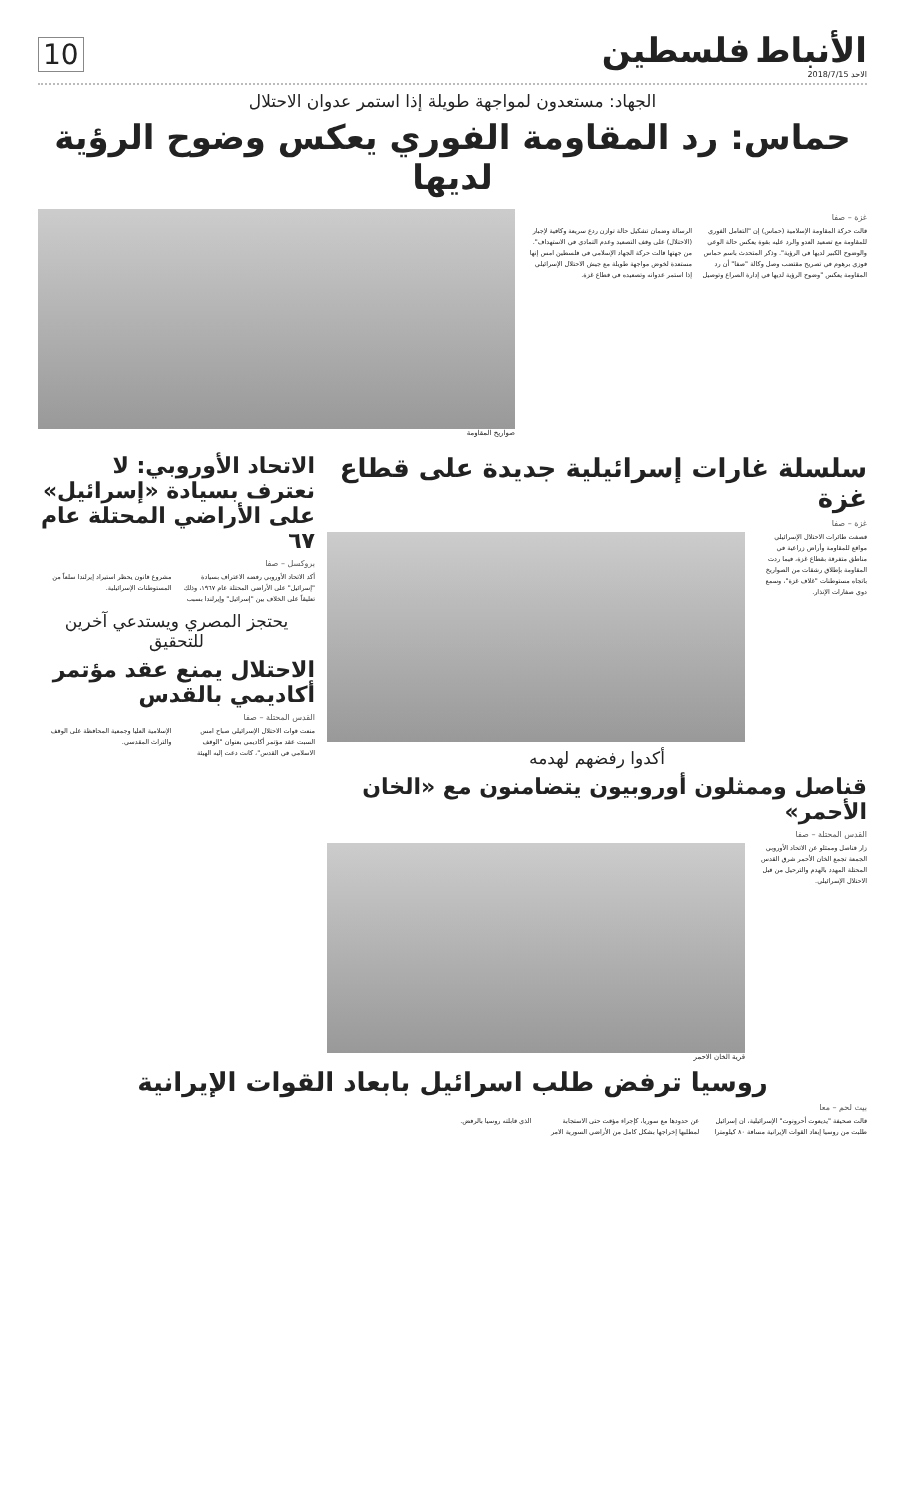الأنباط فلسطين
الاحد 2018/7/15
10
الجهاد: مستعدون لمواجهة طويلة إذا استمر عدوان الاحتلال
حماس: رد المقاومة الفوري يعكس وضوح الرؤية لديها
غزة – صفا
قالت حركة المقاومة الإسلامية (حماس) إن "التعامل الفوري للمقاومة مع تصعيد العدو والرد عليه بقوة يعكس حالة الوعي والوضوح الكبير لديها في الرؤية". وذكر المتحدث باسم حماس فوزي برهوم في تصريح مقتضب وصل وكالة "صفا" أن رد المقاومة يعكس "وضوح الرؤية لديها في إدارة الصراع وتوصيل الرسالة وضمان تشكيل حالة توازن ردع سريعة وكافية لإجبار (الاحتلال) على وقف التصعيد وعدم التمادي في الاستهداف". من جهتها قالت حركة الجهاد الإسلامي في فلسطين امس إنها مستعدة لخوض مواجهة طويلة مع جيش الاحتلال الإسرائيلي إذا استمر عدوانه وتصعيده في قطاع غزة.
صواريخ المقاومة
سلسلة غارات إسرائيلية جديدة على قطاع غزة
غزة – صفا
قصفت طائرات الاحتلال الإسرائيلي مواقع للمقاومة وأراض زراعية في مناطق متفرقة بقطاع غزة، فيما ردت المقاومة بإطلاق رشقات من الصواريخ باتجاه مستوطنات "غلاف غزة"، وسمع دوي صفارات الإنذار.
أكدوا رفضهم لهدمه
قناصل وممثلون أوروبيون يتضامنون مع «الخان الأحمر»
القدس المحتلة – صفا
زار قناصل وممثلو عن الاتحاد الأوروبي الجمعة تجمع الخان الأحمر شرق القدس المحتلة المهدد بالهدم والترحيل من قبل الاحتلال الإسرائيلي.
قرية الخان الاحمر
الاتحاد الأوروبي: لا نعترف بسيادة «إسرائيل» على الأراضي المحتلة عام ٦٧
بروكسل – صفا
أكد الاتحاد الأوروبي رفضه الاعتراف بسيادة "إسرائيل" على الأراضي المحتلة عام ١٩٦٧، وذلك تعليقاً على الخلاف بين "إسرائيل" وإيرلندا بسبب مشروع قانون يحظر استيراد إيرلندا سلعاً من المستوطنات الإسرائيلية.
يحتجز المصري ويستدعي آخرين للتحقيق
الاحتلال يمنع عقد مؤتمر أكاديمي بالقدس
القدس المحتلة – صفا
منعت قوات الاحتلال الإسرائيلي صباح امس السبت عقد مؤتمر أكاديمي بعنوان "الوقف الاسلامي في القدس"، كانت دعت إليه الهيئة الإسلامية العليا وجمعية المحافظة على الوقف والتراث المقدسي.
روسيا ترفض طلب اسرائيل بابعاد القوات الإيرانية
بيت لحم – معا
قالت صحيفة "يديعوت أحرونوت" الإسرائيلية، ان إسرائيل طلبت من روسيا إبعاد القوات الإيرانية مسافة ٨٠ كيلومترا عن حدودها مع سوريا، كإجراء مؤقت حتى الاستجابة لمطلبها إخراجها بشكل كامل من الأراضي السورية الامر الذي قابلته روسيا بالرفض.